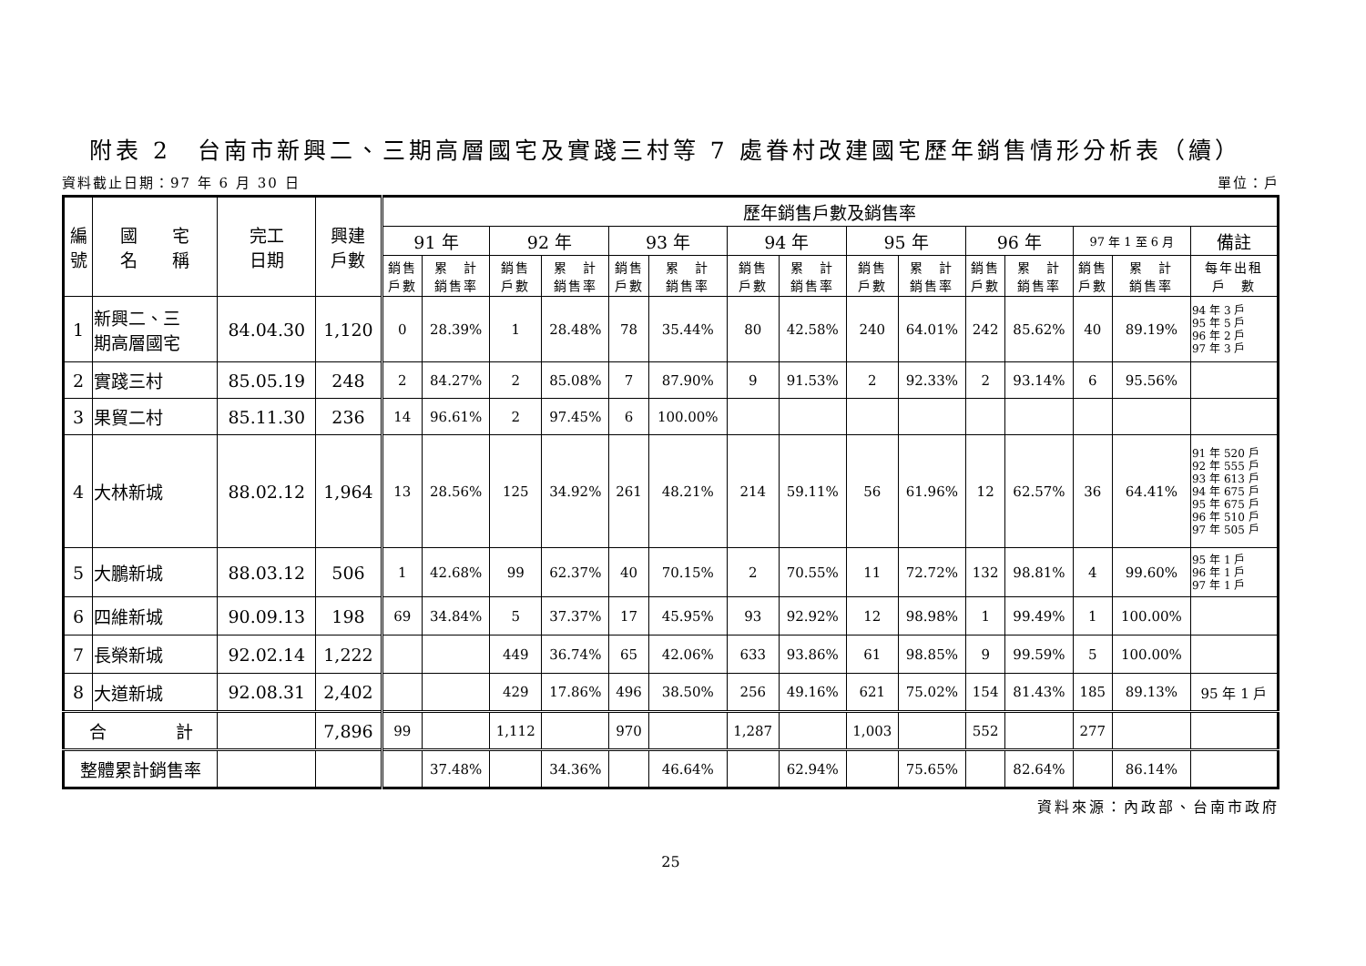附表 2　台南市新興二、三期高層國宅及實踐三村等 7 處眷村改建國宅歷年銷售情形分析表（續）
資料截止日期：97 年 6 月 30 日 單位：戶
| 編 號 | 國 宅 名 稱 | 完工 日期 | 興建 戶數 | 歷年銷售戶數及銷售率 | | | | | | | | | | | | | | |
| --- | --- | --- | --- | --- | --- | --- | --- | --- | --- | --- | --- | --- | --- | --- | --- | --- | --- | --- |
| | | | | 91 年 | | 92 年 | | 93 年 | | 94 年 | | 95 年 | | 96 年 | | 97 年 1 至 6 月 | | 備註 |
| | | | | 銷售 戶數 | 累 計 銷售率 | 銷售 戶數 | 累 計 銷售率 | 銷售 戶數 | 累 計 銷售率 | 銷售 戶數 | 累 計 銷售率 | 銷售 戶數 | 累 計 銷售率 | 銷售 戶數 | 累 計 銷售率 | 銷售 戶數 | 累 計 銷售率 | 每年出租 戶 數 |
| 1 | 新興二、三 期高層國宅 | 84.04.30 | 1,120 | 0 | 28.39% | 1 | 28.48% | 78 | 35.44% | 80 | 42.58% | 240 | 64.01% | 242 | 85.62% | 40 | 89.19% | 94 年 3 戶 95 年 5 戶 96 年 2 戶 97 年 3 戶 |
| 2 | 實踐三村 | 85.05.19 | 248 | 2 | 84.27% | 2 | 85.08% | 7 | 87.90% | 9 | 91.53% | 2 | 92.33% | 2 | 93.14% | 6 | 95.56% | |
| 3 | 果貿二村 | 85.11.30 | 236 | 14 | 96.61% | 2 | 97.45% | 6 | 100.00% | | | | | | | | | |
| 4 | 大林新城 | 88.02.12 | 1,964 | 13 | 28.56% | 125 | 34.92% | 261 | 48.21% | 214 | 59.11% | 56 | 61.96% | 12 | 62.57% | 36 | 64.41% | 91 年 520 戶 92 年 555 戶 93 年 613 戶 94 年 675 戶 95 年 675 戶 96 年 510 戶 97 年 505 戶 |
| 5 | 大鵬新城 | 88.03.12 | 506 | 1 | 42.68% | 99 | 62.37% | 40 | 70.15% | 2 | 70.55% | 11 | 72.72% | 132 | 98.81% | 4 | 99.60% | 95 年 1 戶 96 年 1 戶 97 年 1 戶 |
| 6 | 四維新城 | 90.09.13 | 198 | 69 | 34.84% | 5 | 37.37% | 17 | 45.95% | 93 | 92.92% | 12 | 98.98% | 1 | 99.49% | 1 | 100.00% | |
| 7 | 長榮新城 | 92.02.14 | 1,222 | | | 449 | 36.74% | 65 | 42.06% | 633 | 93.86% | 61 | 98.85% | 9 | 99.59% | 5 | 100.00% | |
| 8 | 大道新城 | 92.08.31 | 2,402 | | | 429 | 17.86% | 496 | 38.50% | 256 | 49.16% | 621 | 75.02% | 154 | 81.43% | 185 | 89.13% | 95 年 1 戶 |
| 合 計 | | | 7,896 | 99 | | 1,112 | | 970 | | 1,287 | | 1,003 | | 552 | | 277 | | |
| 整體累計銷售率 | | | | | 37.48% | | 34.36% | | 46.64% | | 62.94% | | 75.65% | | 82.64% | | 86.14% | |
資料來源：內政部、台南市政府
25